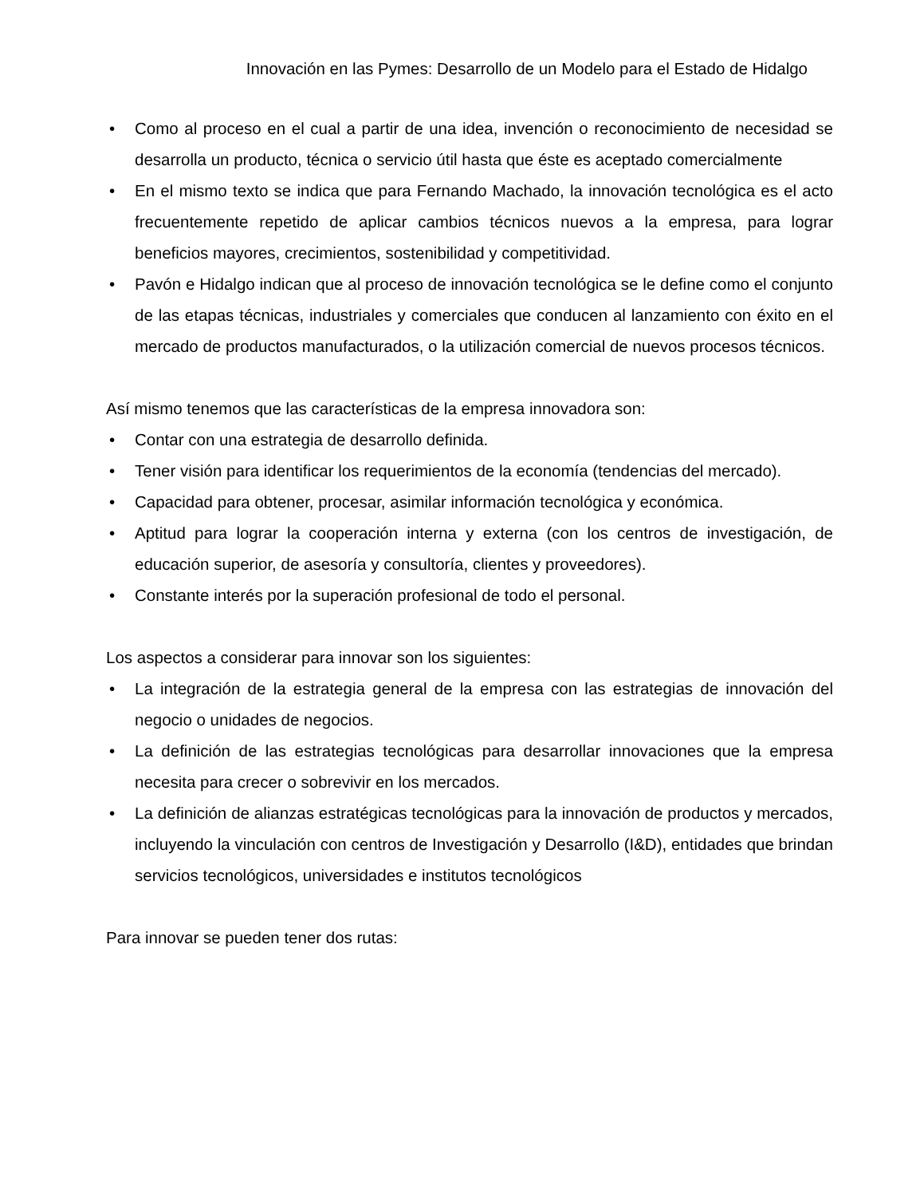Innovación en las Pymes: Desarrollo de un Modelo para el Estado de Hidalgo
• Como al proceso en el cual a partir de una idea, invención o reconocimiento de necesidad se desarrolla un producto, técnica o servicio útil hasta que éste es aceptado comercialmente
• En el mismo texto se indica que para Fernando Machado, la innovación tecnológica es el acto frecuentemente repetido de aplicar cambios técnicos nuevos a la empresa, para lograr beneficios mayores, crecimientos, sostenibilidad y competitividad.
• Pavón e Hidalgo indican que al proceso de innovación tecnológica se le define como el conjunto de las etapas técnicas, industriales y comerciales que conducen al lanzamiento con éxito en el mercado de productos manufacturados, o la utilización comercial de nuevos procesos técnicos.
Así mismo tenemos que las características de la empresa innovadora son:
• Contar con una estrategia de desarrollo definida.
• Tener visión para identificar los requerimientos de la economía (tendencias del mercado).
• Capacidad para obtener, procesar, asimilar información tecnológica y económica.
• Aptitud para lograr la cooperación interna y externa (con los centros de investigación, de educación superior, de asesoría y consultoría, clientes y proveedores).
• Constante interés por la superación profesional de todo el personal.
Los aspectos a considerar para innovar son los siguientes:
• La integración de la estrategia general de la empresa con las estrategias de innovación del negocio o unidades de negocios.
• La definición de las estrategias tecnológicas para desarrollar innovaciones que la empresa necesita para crecer o sobrevivir en los mercados.
• La definición de alianzas estratégicas tecnológicas para la innovación de productos y mercados, incluyendo la vinculación con centros de Investigación y Desarrollo (I&D), entidades que brindan servicios tecnológicos, universidades e institutos tecnológicos
Para innovar se pueden tener dos rutas: